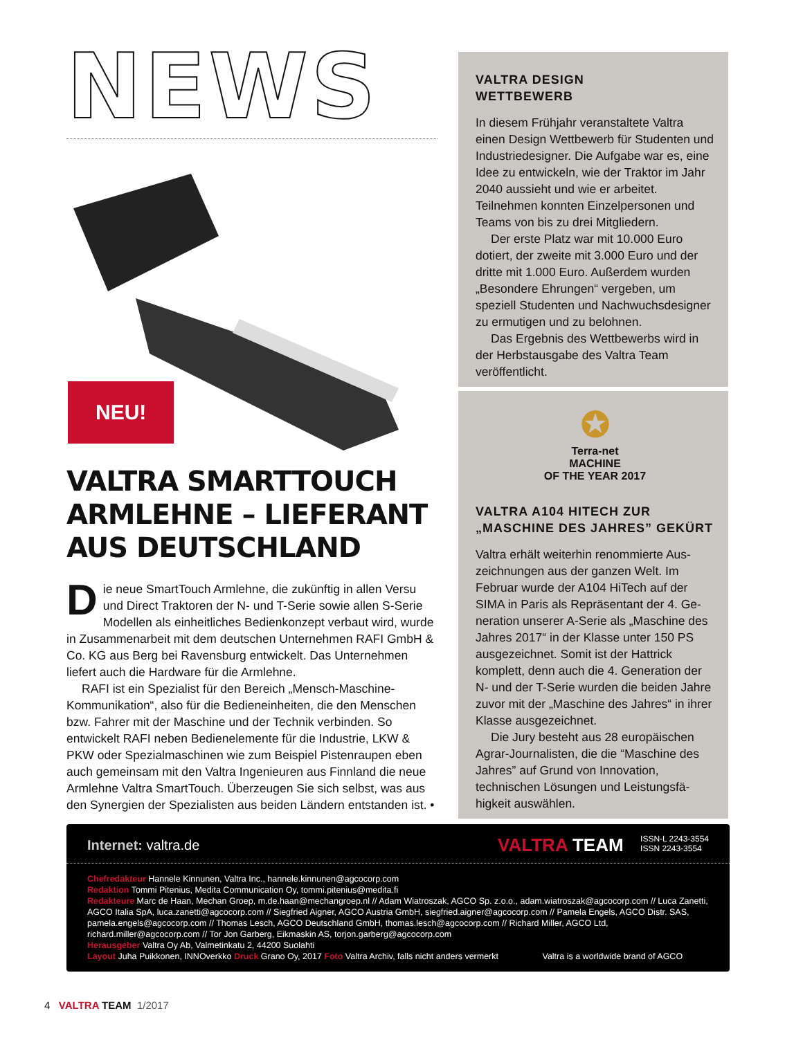NEWS
NEU!
VALTRA SMARTTOUCH ARMLEHNE – LIEFERANT AUS DEUTSCHLAND
Die neue SmartTouch Armlehne, die zukünftig in allen Versu und Direct Traktoren der N- und T-Serie sowie allen S-Serie Modellen als einheitliches Bedienkonzept verbaut wird, wurde in Zusammenarbeit mit dem deutschen Unternehmen RAFI GmbH & Co. KG aus Berg bei Ravensburg entwickelt. Das Unternehmen liefert auch die Hardware für die Armlehne.
RAFI ist ein Spezialist für den Bereich „Mensch-Maschine-Kommunikation“, also für die Bedieneinheiten, die den Menschen bzw. Fahrer mit der Maschine und der Technik verbinden. So entwickelt RAFI neben Bedienelemente für die Industrie, LKW & PKW oder Spezialmaschinen wie zum Beispiel Pistenraupen eben auch gemeinsam mit den Valtra Ingenieuren aus Finnland die neue Armlehne Valtra SmartTouch. Überzeugen Sie sich selbst, was aus den Synergien der Spezialisten aus beiden Ländern entstanden ist. •
VALTRA DESIGN
WETTBEWERB
In diesem Frühjahr veranstaltete Valtra einen Design Wettbewerb für Studenten und Industriedesigner. Die Aufgabe war es, eine Idee zu entwickeln, wie der Traktor im Jahr 2040 aussieht und wie er arbeitet. Teilnehmen konnten Einzelpersonen und Teams von bis zu drei Mitgliedern.
Der erste Platz war mit 10.000 Euro dotiert, der zweite mit 3.000 Euro und der dritte mit 1.000 Euro. Außerdem wurden „Besondere Ehrungen“ verge­ben, um speziell Studenten und Nach­wuchsdesigner zu ermutigen und zu belohnen.
Das Ergebnis des Wettbewerbs wird in der Herbstausgabe des Valtra Team veröffentlicht.
✪
Terra-net
MACHINE
OF THE YEAR 2017
VALTRA A104 HITECH ZUR „MASCHINE DES JAHRES” GEKÜRT
Valtra erhält weiterhin renommierte Aus­zeichnungen aus der ganzen Welt. Im Februar wurde der A104 HiTech auf der SIMA in Paris als Repräsentant der 4. Ge­neration unserer A-Serie als „Maschine des Jahres 2017“ in der Klasse unter 150 PS ausgezeichnet. Somit ist der Hattrick komplett, denn auch die 4. Generation der N- und der T-Serie wurden die beiden Jahre zuvor mit der „Maschine des Jahres“ in ihrer Klasse ausgezeichnet.
Die Jury besteht aus 28 europäischen Agrar-Journalisten, die die “Maschine des Jahres” auf Grund von Innovation, technischen Lösungen und Leistungsfä­higkeit auswählen.
Internet: valtra.de VALTRA TEAM ISSN-L 2243-3554
ISSN 2243-3554
Chefredakteur Hannele Kinnunen, Valtra Inc., hannele.kinnunen@agcocorp.com
Redaktion Tommi Pitenius, Medita Communication Oy, tommi.pitenius@medita.fi
Redakteure Marc de Haan, Mechan Groep, m.de.haan@mechangroep.nl // Adam Wiatroszak, AGCO Sp. z.o.o., adam.wiatroszak@agcocorp.com // Luca Zanetti, AGCO Italia SpA, luca.zanetti@agcocorp.com // Siegfried Aigner, AGCO Austria GmbH, siegfried.aigner@agcocorp.com // Pamela Engels, AGCO Distr. SAS, pamela.engels@agcocorp.com // Thomas Lesch, AGCO Deutschland GmbH, thomas.lesch@agcocorp.com // Richard Miller, AGCO Ltd, richard.miller@agcocorp.com // Tor Jon Garberg, Eikmaskin AS, torjon.garberg@agcocorp.com
Herausgeber Valtra Oy Ab, Valmetinkatu 2, 44200 Suolahti
Layout Juha Puikkonen, INNOverkko Druck Grano Oy, 2017 Foto Valtra Archiv, falls nicht anders vermerkt Valtra is a worldwide brand of AGCO
4 VALTRA TEAM 1/2017